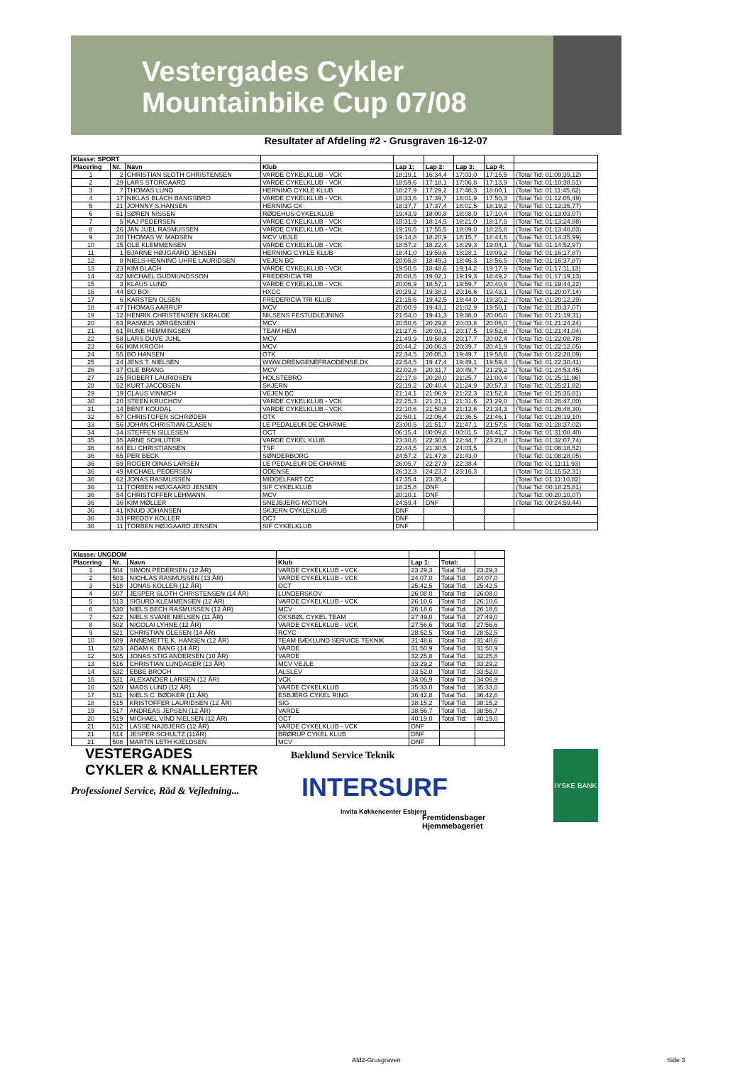Vestergades Cykler
Mountainbike Cup 07/08
Resultater af Afdeling #2 - Grusgraven 16-12-07
| Klasse: SPORT | | | | | | | | |
| --- | --- | --- | --- | --- | --- | --- | --- | --- |
| Placering | Nr. | Navn | Klub | Lap 1: | Lap 2: | Lap 3: | Lap 4: | |
| 1 | 2 | CHRISTIAN SLOTH CHRISTENSEN | VARDE CYKELKLUB - VCK | 18:19,1 | 16:34,4 | 17:03,0 | 17:15,5 | (Total Tid: 01:09:39,12) |
| 2 | 29 | LARS STORGAARD | VARDE CYKELKLUB - VCK | 18:59,6 | 17:18,1 | 17:06,8 | 17:13,9 | (Total Tid: 01:10:38,51) |
| 3 | 7 | THOMAS LUND | HERNING CYKLE KLUB | 18:27,9 | 17:29,2 | 17:48,3 | 18:00,1 | (Total Tid: 01:11:45,62) |
| 4 | 17 | NIKLAS BLACH BANGSBRO | VARDE CYKELKLUB - VCK | 18:33,6 | 17:39,7 | 18:01,9 | 17:50,3 | (Total Tid: 01:12:05,49) |
| 5 | 21 | JOHNNY S.HANSEN | HERNING CK | 18:37,7 | 17:37,4 | 18:01,5 | 18:19,2 | (Total Tid: 01:12:35,77) |
| 6 | 51 | SØREN NISSEN | RØDEHUS CYKELKLUB | 19:43,9 | 18:00,8 | 18:08,0 | 17:10,4 | (Total Tid: 01:13:03,07) |
| 7 | 5 | KAJ PEDERSEN | VARDE CYKELKLUB - VCK | 18:31,9 | 18:14,5 | 18:21,0 | 18:17,5 | (Total Tid: 01:13:24,88) |
| 8 | 26 | JAN JUEL RASMUSSEN | VARDE CYKELKLUB - VCK | 19:16,5 | 17:55,5 | 18:09,0 | 18:25,8 | (Total Tid: 01:13:46,83) |
| 9 | 30 | THOMAS W. MADSEN | MCV VEJLE | 19:14,8 | 18:20,9 | 18:15,7 | 18:44,6 | (Total Tid: 01:14:35,99) |
| 10 | 15 | OLE KLEMMENSEN | VARDE CYKELKLUB - VCK | 18:57,2 | 18:22,4 | 18:29,3 | 19:04,1 | (Total Tid: 01:14:52,97) |
| 11 | 1 | BJARNE HØJGAARD JENSEN | HERNING CYKLE KLUB | 18:41,0 | 19:59,6 | 18:28,1 | 19:09,2 | (Total Tid: 01:16:17,87) |
| 12 | 8 | NIELS-HENNING UHRE LAURIDSEN | VEJEN BC | 20:05,8 | 18:49,3 | 18:46,3 | 18:56,5 | (Total Tid: 01:16:37,87) |
| 13 | 23 | KIM BLACH | VARDE CYKELKLUB - VCK | 19:50,5 | 18:48,6 | 19:14,2 | 19:17,9 | (Total Tid: 01:17:11,13) |
| 14 | 42 | MICHAEL GUDMUNDSSON | FREDERICIA TRI | 20:08,5 | 19:02,1 | 19:19,3 | 18:49,2 | (Total Tid: 01:17:19,13) |
| 15 | 3 | KLAUS LUND | VARDE CYKELKLUB - VCK | 20:06,9 | 18:57,1 | 19:59,7 | 20:40,6 | (Total Tid: 01:19:44,22) |
| 16 | 44 | BO BOI | HXCC | 20:29,2 | 19:38,3 | 20:16,6 | 19:43,1 | (Total Tid: 01:20:07,14) |
| 17 | 6 | KARSTEN OLSEN | FREDERICIA TRI KLUB | 21:15,6 | 19:42,5 | 19:44,0 | 19:30,2 | (Total Tid: 01:20:12,29) |
| 18 | 47 | THOMAS AARRUP | MCV | 20:00,9 | 19:43,1 | 21:02,9 | 19:50,1 | (Total Tid: 01:20:37,07) |
| 19 | 12 | HENRIK CHRISTENSEN SKRALDE | NILSENS FESTUDLEJNING | 21:54,0 | 19:41,3 | 19:38,0 | 20:06,0 | (Total Tid: 01:21:19,31) |
| 20 | 63 | RASMUS JØRGENSEN | MCV | 20:50,6 | 20:29,8 | 20:03,8 | 20:06,0 | (Total Tid: 01:21:24,24) |
| 21 | 61 | RUNE HEMMINGSEN | TEAM HEM | 21:27,6 | 20:03,1 | 20:17,5 | 19:52,8 | (Total Tid: 01:21:41,04) |
| 22 | 58 | LARS DUVE JUHL | MCV | 21:49,9 | 19:58,8 | 20:17,7 | 20:02,4 | (Total Tid: 01:22:08,78) |
| 23 | 66 | KIM KROGH | MCV | 20:44,2 | 20:06,3 | 20:39,7 | 20:41,9 | (Total Tid: 01:22:12,05) |
| 24 | 55 | BO HANSEN | OTK | 22:34,5 | 20:05,3 | 19:49,7 | 19:58,6 | (Total Tid: 01:22:28,09) |
| 25 | 24 | JENS T. NIELSEN | WWW.DRENGENEFRAODENSE.DK | 22:54,5 | 19:47,4 | 19:49,1 | 19:59,4 | (Total Tid: 01:22:30,41) |
| 26 | 37 | OLE BRANG | MCV | 22:02,8 | 20:31,7 | 20:49,7 | 21:29,2 | (Total Tid: 01:24:53,45) |
| 27 | 25 | ROBERT LAURIDSEN | HOLSTEBRO | 22:17,8 | 20:28,0 | 21:25,7 | 21:00,4 | (Total Tid: 01:25:11,86) |
| 28 | 52 | KURT JACOBSEN | SKJERN | 22:19,2 | 20:40,4 | 21:24,9 | 20:57,3 | (Total Tid: 01:25:21,82) |
| 29 | 19 | CLAUS VINNICH | VEJEN BC | 21:14,1 | 21:06,9 | 21:22,3 | 21:52,4 | (Total Tid: 01:25:35,81) |
| 30 | 20 | STEEN KRUCHOV | VARDE CYKELKLUB - VCK | 22:25,3 | 21:21,1 | 21:31,6 | 21:29,0 | (Total Tid: 01:26:47,00) |
| 31 | 14 | BENT KOUDAL | VARDE CYKELKLUB - VCK | 22:10,6 | 21:50,8 | 21:12,6 | 21:34,3 | (Total Tid: 01:26:48,30) |
| 32 | 57 | CHRISTOFER SCHRØDER | OTK | 22:50,1 | 22:06,4 | 21:36,5 | 21:46,1 | (Total Tid: 01:28:19,10) |
| 33 | 56 | JOHAN CHRISTIAN CLASEN | LE PEDALEUR DE CHARME | 23:00,5 | 21:51,7 | 21:47,1 | 21:57,6 | (Total Tid: 01:28:37,02) |
| 34 | 34 | STEFFEN SILLESEN | OCT | 06:15,4 | 00:09,8 | 00:01,5 | 24:41,7 | (Total Tid: 01:31:08,40) |
| 35 | 35 | ARNE SCHLÜTER | VARDE CYKEL KLUB | 23:30,6 | 22:30,6 | 22:44,7 | 23:21,8 | (Total Tid: 01:32:07,74) |
| 36 | 64 | ELI CHRISTIANSEN | TSF | 22:44,5 | 21:30,5 | 24:03,5 | | (Total Tid: 01:08:18,52) |
| 36 | 65 | PER BECK | SØNDERBORG | 24:57,2 | 21:47,8 | 21:43,0 | | (Total Tid: 01:08:28,05) |
| 36 | 59 | ROGER OINAS LARSEN | LE PEDALEUR DE CHARME | 26:05,7 | 22:27,9 | 22:38,4 | | (Total Tid: 01:11:11,93) |
| 36 | 49 | MICHAEL PEDERSEN | ODENSE | 26:12,3 | 24:23,7 | 25:16,3 | | (Total Tid: 01:15:52,31) |
| 36 | 62 | JONAS RASMUSSEN | MIDDELFART CC | 47:35,4 | 23:35,4 | | | (Total Tid: 01:11:10,82) |
| 36 | 11 | TORBEN HØJGAARD JENSEN | SIF CYKELKLUB | 18:25,8 | DNF | | | (Total Tid: 00:18:25,81) |
| 36 | 54 | CHRISTOFFER LEHMANN | MCV | 20:10,1 | DNF | | | (Total Tid: 00:20:10,07) |
| 36 | 36 | KIM MØLLER | SNEJBJERG MOTION | 24:59,4 | DNF | | | (Total Tid: 00:24:59,44) |
| 36 | 41 | KNUD JOHANSEN | SKJERN CYKLEKLUB | DNF | | | | |
| 36 | 33 | FREDDY KOLLER | OCT | DNF | | | | |
| 36 | 11 | TORBEN HØJGAARD JENSEN | SIF CYKELKLUB | DNF | | | | |
| Klasse: UNGDOM | | | | | | |
| --- | --- | --- | --- | --- | --- | --- |
| Placering | Nr. | Navn | Klub | Lap 1: | Total: | |
| 1 | 504 | SIMON PEDERSEN (12 ÅR) | VARDE CYKELKLUB - VCK | 23:29,3 | Total Tid: | 23:29,3 |
| 2 | 503 | NICHLAS RASMUSSEN (13 ÅR) | VARDE CYKELKLUB - VCK | 24:07,0 | Total Tid: | 24:07,0 |
| 3 | 518 | JONAS KOLLER (12 ÅR) | OCT | 25:42,5 | Total Tid: | 25:42,5 |
| 4 | 507 | JESPER SLOTH CHRISTENSEN (14 ÅR) | LUNDERSKOV | 26:08,0 | Total Tid: | 26:08,0 |
| 5 | 513 | SIGURD KLEMMENSEN (12 ÅR) | VARDE CYKELKLUB - VCK | 26:10,6 | Total Tid: | 26:10,6 |
| 6 | 530 | NIELS BECH RASMUSSEN (12 ÅR) | MCV | 26:18,6 | Total Tid: | 26:18,6 |
| 7 | 522 | NIELS SVANE NIELSEN (11 ÅR) | OKSBØL CYKEL TEAM | 27:49,0 | Total Tid: | 27:49,0 |
| 8 | 502 | NICOLAI LYHNE (12 ÅR) | VARDE CYKELKLUB - VCK | 27:56,6 | Total Tid: | 27:56,6 |
| 9 | 521 | CHRISTIAN OLESEN (14 ÅR) | RCYC | 28:52,5 | Total Tid: | 28:52,5 |
| 10 | 509 | ANNEMETTE K. HANSEN (12 ÅR) | TEAM BÆKLUND SERVICE TEKNIK | 31:48,6 | Total Tid: | 31:48,6 |
| 11 | 523 | ADAM K. BANG (14 ÅR) | VARDE | 31:50,9 | Total Tid: | 31:50,9 |
| 12 | 505 | JONAS STIG ANDERSEN (10 ÅR) | VARDE | 32:25,8 | Total Tid: | 32:25,8 |
| 13 | 516 | CHRISTIAN LUNDAGER (13 ÅR) | MCV VEJLE | 33:29,2 | Total Tid: | 33:29,2 |
| 14 | 532 | EBBE BROCH | ALSLEV | 33:52,0 | Total Tid: | 33:52,0 |
| 15 | 531 | ALEXANDER LARSEN (12 ÅR) | VCK | 34:06,9 | Total Tid: | 34:06,9 |
| 16 | 520 | MADS LUND (12 ÅR) | VARDE CYKELKLUB | 35:33,0 | Total Tid: | 35:33,0 |
| 17 | 511 | NIELS C. BØDKER (11 ÅR) | ESBJERG CYKEL RING | 36:42,8 | Total Tid: | 36:42,8 |
| 18 | 515 | KRISTOFFER LAURIDSEN (12 ÅR) | SIG | 38:15,2 | Total Tid: | 38:15,2 |
| 19 | 517 | ANDREAS JEPSEN (12 ÅR) | VARDE | 38:56,7 | Total Tid: | 38:56,7 |
| 20 | 519 | MICHAEL VIND NIELSEN (12 ÅR) | OCT | 40:19,0 | Total Tid: | 40:19,0 |
| 21 | 512 | LASSE NAJBJERG (12 ÅR) | VARDE CYKELKLUB - VCK | DNF | | |
| 21 | 514 | JESPER SCHULTZ (11ÅR) | BRØRUP CYKEL KLUB | DNF | | |
| 21 | 508 | MARTIN LETH KJELDSEN | MCV | DNF | | |
VESTERGADES
CYKLER & KNALLERTER
Professionel Service, Råd & Vejledning...
Bæklund Service Teknik
INTERSURF
Invita Køkkencenter Esbjerg
Fremtidensbager
Hjemmebageriet
IYSKE BANK
Afd2-Grusgraven Side 3